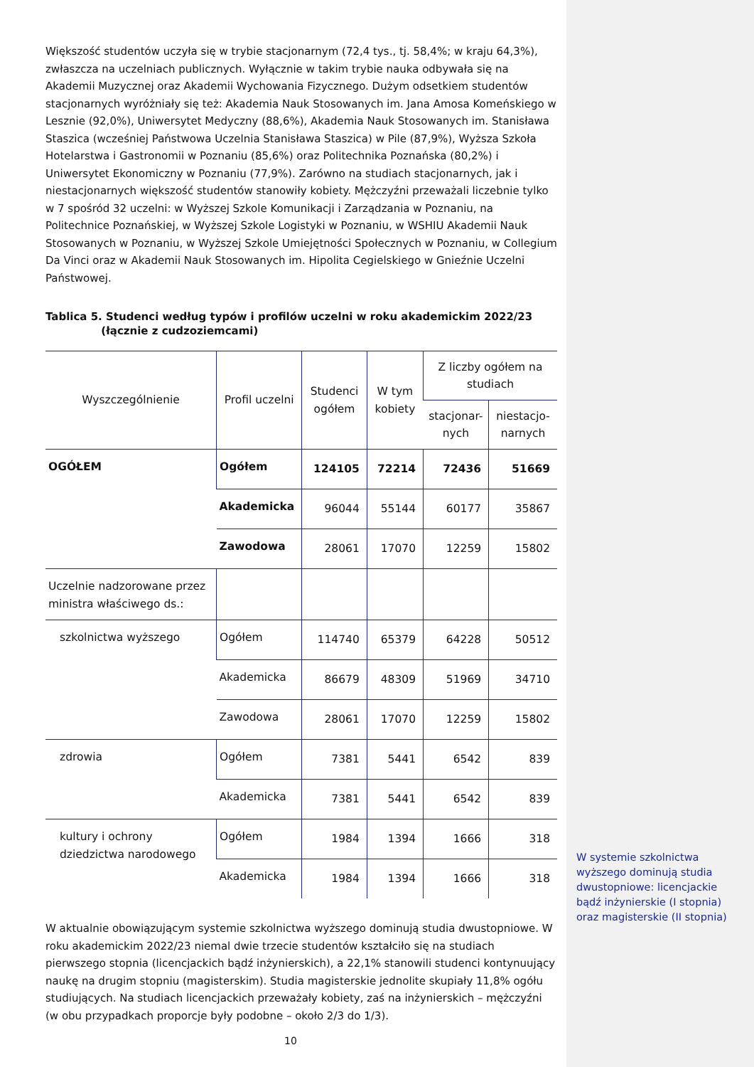Większość studentów uczyła się w trybie stacjonarnym (72,4 tys., tj. 58,4%; w kraju 64,3%), zwłaszcza na uczelniach publicznych. Wyłącznie w takim trybie nauka odbywała się na Akademii Muzycznej oraz Akademii Wychowania Fizycznego. Dużym odsetkiem studentów stacjonarnych wyróżniały się też: Akademia Nauk Stosowanych im. Jana Amosa Komeńskiego w Lesznie (92,0%), Uniwersytet Medyczny (88,6%), Akademia Nauk Stosowanych im. Stanisława Staszica (wcześniej Państwowa Uczelnia Stanisława Staszica) w Pile (87,9%), Wyższa Szkoła Hotelarstwa i Gastronomii w Poznaniu (85,6%) oraz Politechnika Poznańska (80,2%) i Uniwersytet Ekonomiczny w Poznaniu (77,9%). Zarówno na studiach stacjonarnych, jak i niestacjonarnych większość studentów stanowiły kobiety. Mężczyźni przeważali liczebnie tylko w 7 spośród 32 uczelni: w Wyższej Szkole Komunikacji i Zarządzania w Poznaniu, na Politechnice Poznańskiej, w Wyższej Szkole Logistyki w Poznaniu, w WSHIU Akademii Nauk Stosowanych w Poznaniu, w Wyższej Szkole Umiejętności Społecznych w Poznaniu, w Collegium Da Vinci oraz w Akademii Nauk Stosowanych im. Hipolita Cegielskiego w Gnieźnie Uczelni Państwowej.
Tablica 5. Studenci według typów i profilów uczelni w roku akademickim 2022/23
(łącznie z cudzoziemcami)
| Wyszczególnienie | Profil uczelni | Studenci ogółem | W tym kobiety | Z liczby ogółem na studiach | |
| --- | --- | --- | --- | --- | --- |
| | | | | stacjonar-nych | niestacjo-narnych |
| OGÓŁEM | Ogółem | 124105 | 72214 | 72436 | 51669 |
| | Akademicka | 96044 | 55144 | 60177 | 35867 |
| | Zawodowa | 28061 | 17070 | 12259 | 15802 |
| Uczelnie nadzorowane przez ministra właściwego ds.: | | | | | |
| szkolnictwa wyższego | Ogółem | 114740 | 65379 | 64228 | 50512 |
| | Akademicka | 86679 | 48309 | 51969 | 34710 |
| | Zawodowa | 28061 | 17070 | 12259 | 15802 |
| zdrowia | Ogółem | 7381 | 5441 | 6542 | 839 |
| | Akademicka | 7381 | 5441 | 6542 | 839 |
| kultury i ochrony dziedzictwa narodowego | Ogółem | 1984 | 1394 | 1666 | 318 |
| | Akademicka | 1984 | 1394 | 1666 | 318 |
W aktualnie obowiązującym systemie szkolnictwa wyższego dominują studia dwustopniowe. W roku akademickim 2022/23 niemal dwie trzecie studentów kształciło się na studiach pierwszego stopnia (licencjackich bądź inżynierskich), a 22,1% stanowili studenci kontynuujący naukę na drugim stopniu (magisterskim). Studia magisterskie jednolite skupiały 11,8% ogółu studiujących. Na studiach licencjackich przeważały kobiety, zaś na inżynierskich – mężczyźni (w obu przypadkach proporcje były podobne – około 2/3 do 1/3).
W systemie szkolnictwa wyższego dominują studia dwustopniowe: licencjackie bądź inżynierskie (I stopnia) oraz magisterskie (II stopnia)
10